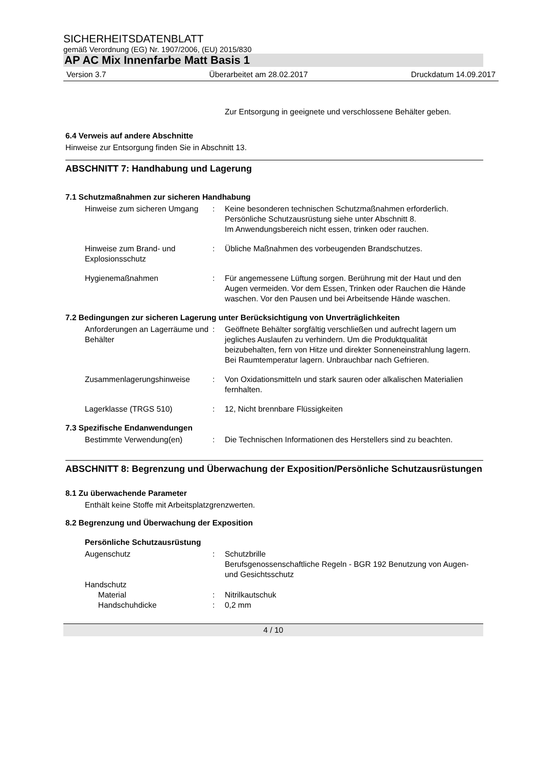SICHERHEITSDATENBLATT
gemäß Verordnung (EG) Nr. 1907/2006, (EU) 2015/830
AP AC Mix Innenfarbe Matt Basis 1
Version 3.7 Überarbeitet am 28.02.2017 Druckdatum 14.09.2017
Zur Entsorgung in geeignete und verschlossene Behälter geben.
6.4 Verweis auf andere Abschnitte
Hinweise zur Entsorgung finden Sie in Abschnitt 13.
ABSCHNITT 7: Handhabung und Lagerung
7.1 Schutzmaßnahmen zur sicheren Handhabung
Hinweise zum sicheren Umgang
:
Keine besonderen technischen Schutzmaßnahmen erforderlich.
Persönliche Schutzausrüstung siehe unter Abschnitt 8.
Im Anwendungsbereich nicht essen, trinken oder rauchen.
Hinweise zum Brand- und Explosionsschutz
:
Übliche Maßnahmen des vorbeugenden Brandschutzes.
Hygienemaßnahmen
:
Für angemessene Lüftung sorgen. Berührung mit der Haut und den Augen vermeiden. Vor dem Essen, Trinken oder Rauchen die Hände waschen. Vor den Pausen und bei Arbeitsende Hände waschen.
7.2 Bedingungen zur sicheren Lagerung unter Berücksichtigung von Unverträglichkeiten
Anforderungen an Lagerräume und Behälter
:
Geöffnete Behälter sorgfältig verschließen und aufrecht lagern um jegliches Auslaufen zu verhindern. Um die Produktqualität beizubehalten, fern von Hitze und direkter Sonneneinstrahlung lagern. Bei Raumtemperatur lagern. Unbrauchbar nach Gefrieren.
Zusammenlagerungshinweise
:
Von Oxidationsmitteln und stark sauren oder alkalischen Materialien fernhalten.
Lagerklasse (TRGS 510)
:
12, Nicht brennbare Flüssigkeiten
7.3 Spezifische Endanwendungen
Bestimmte Verwendung(en)
:
Die Technischen Informationen des Herstellers sind zu beachten.
ABSCHNITT 8: Begrenzung und Überwachung der Exposition/Persönliche Schutzausrüstungen
8.1 Zu überwachende Parameter
Enthält keine Stoffe mit Arbeitsplatzgrenzwerten.
8.2 Begrenzung und Überwachung der Exposition
Persönliche Schutzausrüstung
Augenschutz
:
Schutzbrille
Berufsgenossenschaftliche Regeln - BGR 192 Benutzung von Augen- und Gesichtsschutz
Handschutz
Material
:
Nitrilkautschuk
Handschuhdicke
:
0,2 mm
4 / 10